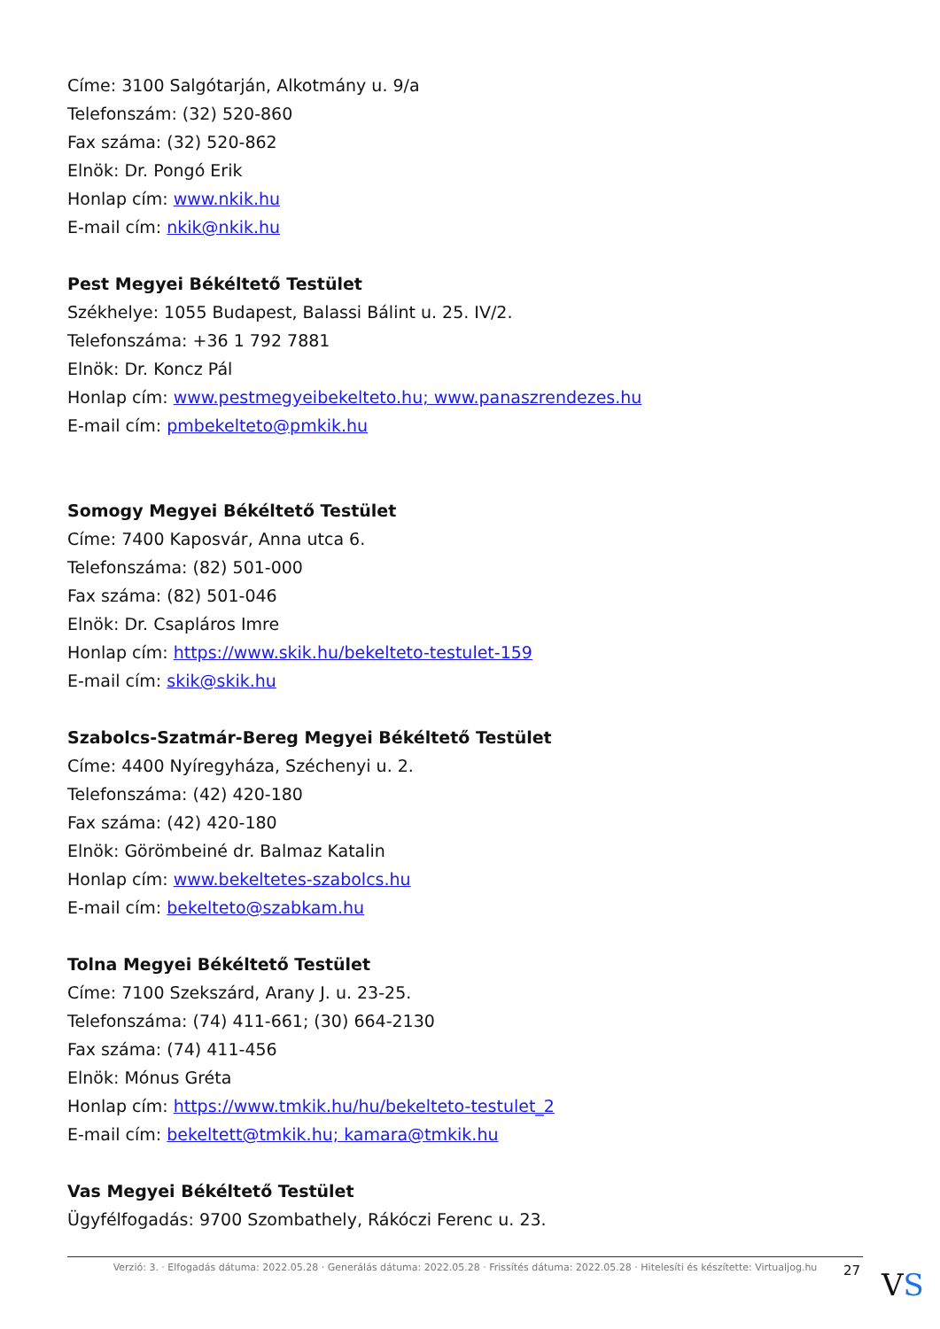Címe: 3100 Salgótarján, Alkotmány u. 9/a
Telefonszám: (32) 520-860
Fax száma: (32) 520-862
Elnök: Dr. Pongó Erik
Honlap cím: www.nkik.hu
E-mail cím: nkik@nkik.hu
Pest Megyei Békéltető Testület
Székhelye: 1055 Budapest, Balassi Bálint u. 25. IV/2.
Telefonszáma: +36 1 792 7881
Elnök: Dr. Koncz Pál
Honlap cím: www.pestmegyeibekelteto.hu; www.panaszrendezes.hu
E-mail cím: pmbekelteto@pmkik.hu
Somogy Megyei Békéltető Testület
Címe: 7400 Kaposvár, Anna utca 6.
Telefonszáma: (82) 501-000
Fax száma: (82) 501-046
Elnök: Dr. Csapláros Imre
Honlap cím: https://www.skik.hu/bekelteto-testulet-159
E-mail cím: skik@skik.hu
Szabolcs-Szatmár-Bereg Megyei Békéltető Testület
Címe: 4400 Nyíregyháza, Széchenyi u. 2.
Telefonszáma: (42) 420-180
Fax száma: (42) 420-180
Elnök: Görömbeiné dr. Balmaz Katalin
Honlap cím: www.bekeltetes-szabolcs.hu
E-mail cím: bekelteto@szabkam.hu
Tolna Megyei Békéltető Testület
Címe: 7100 Szekszárd, Arany J. u. 23-25.
Telefonszáma: (74) 411-661; (30) 664-2130
Fax száma: (74) 411-456
Elnök: Mónus Gréta
Honlap cím: https://www.tmkik.hu/hu/bekelteto-testulet_2
E-mail cím: bekeltett@tmkik.hu; kamara@tmkik.hu
Vas Megyei Békéltető Testület
Ügyfélfogadás: 9700 Szombathely, Rákóczi Ferenc u. 23.
Verzió: 3. · Elfogadás dátuma: 2022.05.28 · Generálás dátuma: 2022.05.28 · Frissítés dátuma: 2022.05.28 · Hitelesíti és készítette: Virtualjog.hu
27 VS